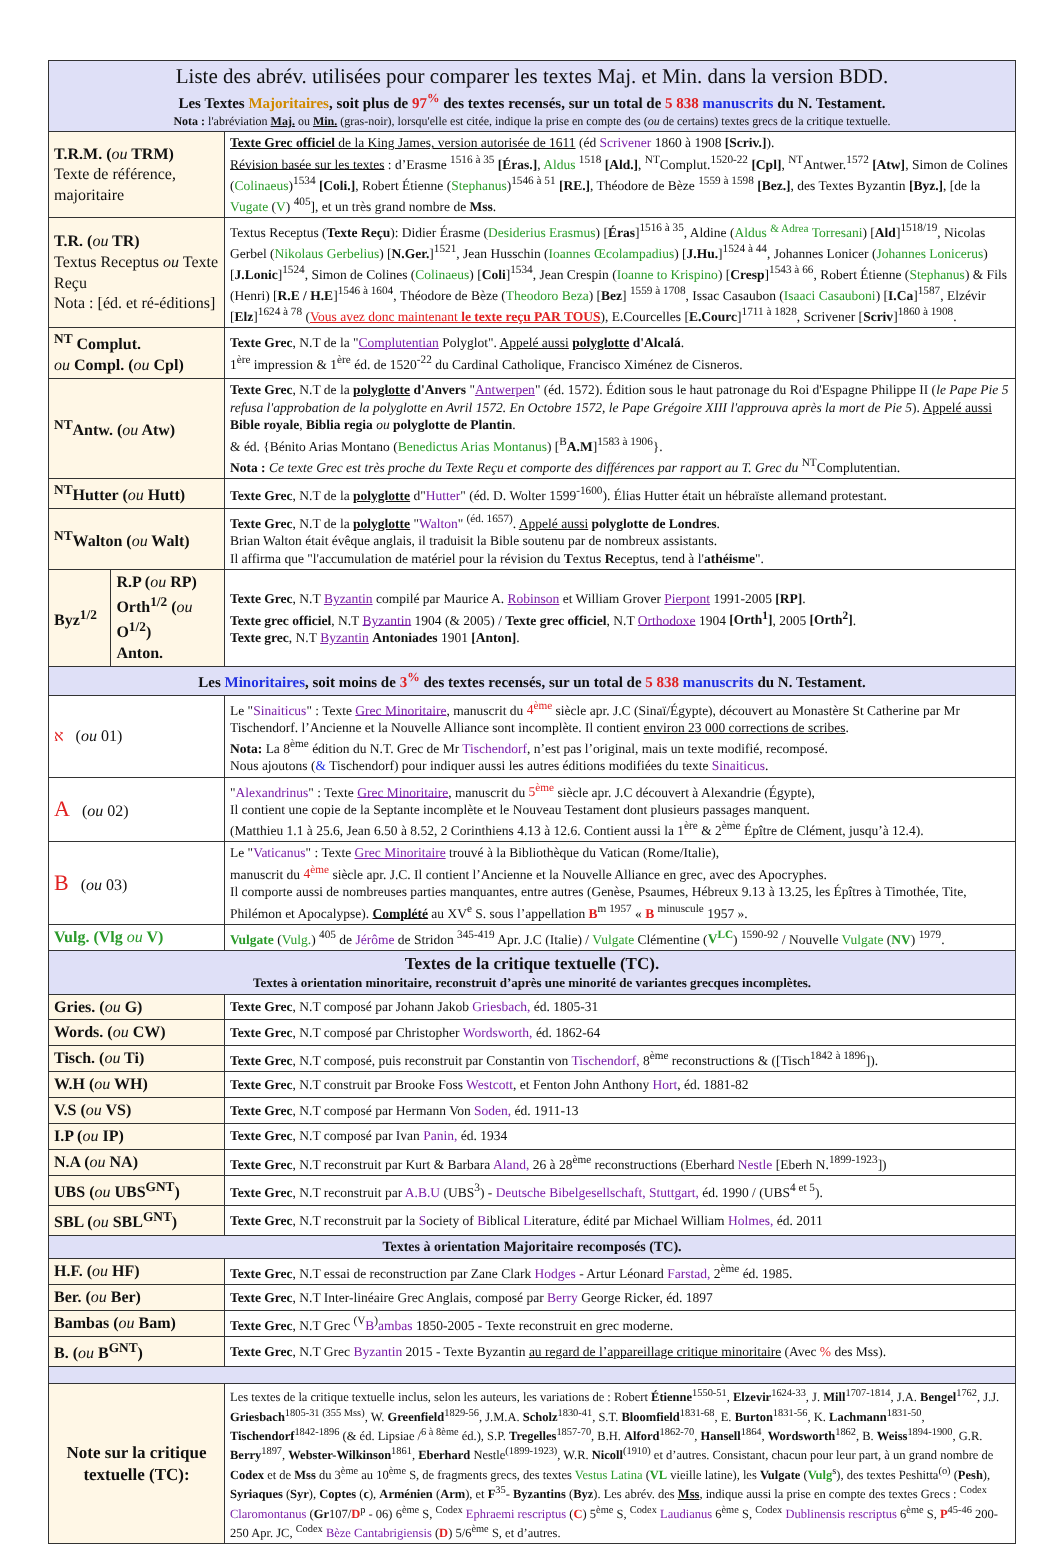| Liste des abrév. utilisées pour comparer les textes Maj. et Min. dans la version BDD. Les Textes Majoritaires , soit plus de 97<sup>%</sup> des textes recensés, sur un total de 5 838 manuscrits du N. Testament. Nota : l'abréviation Maj. ou Min. (gras-noir), lorsqu'elle est citée, indique la prise en compte des ( ou de certains) textes grecs de la critique textuelle. | | |
| --- | --- | --- |
| T.R.M. ( ou TRM) Texte de référence, majoritaire | | Texte Grec officiel de la King James, version autorisée de 1611 (éd Scrivener 1860 à 1908 [Scriv.] ). Révision basée sur les textes : d’Erasme <sup>1516 à 35</sup> [Éras.] , Aldus <sup>1518</sup> [Ald.] , <sup>NT</sup>Complut.<sup>1520-22</sup> [Cpl] , <sup>NT</sup>Antwer.<sup>1572</sup> [Atw] , Simon de Colines ( Colinaeus )<sup>1534</sup> [Coli.] , Robert Étienne ( Stephanus )<sup>1546 à 51</sup> [RE.] , Théodore de Bèze <sup>1559 à 1598</sup> [Bez.] , des Textes Byzantin [Byz.] , [de la Vugate ( V ) <sup>405</sup>], et un très grand nombre de Mss . |
| T.R. ( ou TR) Textus Receptus ou Texte Reçu Nota : [éd. et ré-éditions] | | Textus Receptus ( Texte Reçu ): Didier Érasme ( Desiderius Erasmus ) [ Éras ]<sup>1516 à 35</sup>, Aldine ( Aldus <sup>& Adrea</sup> Torresani ) [ Ald ]<sup>1518/19</sup>, Nicolas Gerbel ( Nikolaus Gerbelius ) [ N.Ger. ]<sup>1521</sup>, Jean Husschin ( Ioannes Œcolampadius ) [ J.Hu. ]<sup>1524 à 44</sup>, Johannes Lonicer ( Johannes Lonicerus ) [ J.Lonic ]<sup>1524</sup>, Simon de Colines ( Colinaeus ) [ Coli ]<sup>1534</sup>, Jean Crespin ( Ioanne to Krispino ) [ Cresp ]<sup>1543 à 66</sup>, Robert Étienne ( Stephanus ) & Fils (Henri) [ R.E / H.E ]<sup>1546 à 1604</sup>, Théodore de Bèze ( Theodoro Beza ) [ Bez ] <sup>1559 à 1708</sup>, Issac Casaubon ( Isaaci Casauboni ) [ I.Ca ]<sup>1587</sup>, Elzévir [ Elz ]<sup>1624 à 78</sup> ( Vous avez donc maintenant le texte reçu PAR TOUS ), E.Courcelles [ E.Courc ]<sup>1711 à 1828</sup>, Scrivener [ Scriv ]<sup>1860 à 1908</sup>. |
| <sup>NT</sup> Complut. ou Compl. ( ou Cpl) | | Texte Grec , N.T de la " Complutentian Polyglot". Appelé aussi polyglotte d'Alcalá . 1<sup>ère</sup> impression & 1<sup>ère</sup> éd. de 1520<sup>-22</sup> du Cardinal Catholique, Francisco Ximénez de Cisneros. |
| <sup>NT</sup>Antw. ( ou Atw) | | Texte Grec , N.T de la polyglotte d'Anvers " Antwerpen " (éd. 1572). Édition sous le haut patronage du Roi d'Espagne Philippe II ( le Pape Pie 5 refusa l'approbation de la polyglotte en Avril 1572. En Octobre 1572, le Pape Grégoire XIII l'approuva après la mort de Pie 5 ). Appelé aussi Bible royale , Biblia regia ou polyglotte de Plantin . & éd. {Bénito Arias Montano ( Benedictus Arias Montanus ) [<sup>B</sup> A.M ]<sup>1583 à 1906</sup>}. Nota : Ce texte Grec est très proche du Texte Reçu et comporte des différences par rapport au T. Grec du <sup>NT</sup>Complutentian. |
| <sup>NT</sup>Hutter ( ou Hutt) | | Texte Grec , N.T de la polyglotte d" Hutter " (éd. D. Wolter 1599<sup>-1600</sup>). Élias Hutter était un hébraïste allemand protestant. |
| <sup>NT</sup>Walton ( ou Walt) | | Texte Grec , N.T de la polyglotte " Walton " <sup>(éd. 1657)</sup>. Appelé aussi polyglotte de Londres . Brian Walton était évêque anglais, il traduisit la Bible soutenu par de nombreux assistants. Il affirma que "l'accumulation de matériel pour la révision du T extus R eceptus, tend à l' athéisme ". |
| Byz<sup>1/2</sup> | R.P ( ou RP) Orth<sup>1/2</sup> ( ou O<sup>1/2</sup>) Anton. | Texte Grec , N.T Byzantin compilé par Maurice A. Robinson et William Grover Pierpont 1991-2005 [RP] . Texte grec officiel , N.T Byzantin 1904 (& 2005) / Texte grec officiel , N.T Orthodoxe 1904 [Orth<sup>1</sup>] , 2005 [Orth<sup>2</sup>] . Texte grec , N.T Byzantin Antoniades 1901 [Anton] . |
| Les Minoritaires , soit moins de 3<sup>%</sup> des textes recensés, sur un total de 5 838 manuscrits du N. Testament. | | |
| א ( ou 01) | | Le " Sinaiticus " : Texte Grec Minoritaire , manuscrit du 4<sup>ème</sup> siècle apr. J.C (Sinaï/Égypte), découvert au Monastère St Catherine par Mr Tischendorf. l’Ancienne et la Nouvelle Alliance sont incomplète. Il contient environ 23 000 corrections de scribes . Nota: La 8<sup>ème</sup> édition du N.T. Grec de Mr Tischendorf , n’est pas l’original, mais un texte modifié, recomposé. Nous ajoutons ( & Tischendorf) pour indiquer aussi les autres éditions modifiées du texte Sinaiticus . |
| A ( ou 02) | | " Alexandrinus " : Texte Grec Minoritaire , manuscrit du 5<sup>ème</sup> siècle apr. J.C découvert à Alexandrie (Égypte), Il contient une copie de la Septante incomplète et le Nouveau Testament dont plusieurs passages manquent. (Matthieu 1.1 à 25.6, Jean 6.50 à 8.52, 2 Corinthiens 4.13 à 12.6. Contient aussi la 1<sup>ère</sup> & 2<sup>ème</sup> Épître de Clément, jusqu’à 12.4). |
| B ( ou 03) | | Le " Vaticanus " : Texte Grec Minoritaire trouvé à la Bibliothèque du Vatican (Rome/Italie), manuscrit du 4<sup>ème</sup> siècle apr. J.C. Il contient l’Ancienne et la Nouvelle Alliance en grec, avec des Apocryphes. Il comporte aussi de nombreuses parties manquantes, entre autres (Genèse, Psaumes, Hébreux 9.13 à 13.25, les Épîtres à Timothée, Tite, Philémon et Apocalypse). Complété au XV<sup>e</sup> S. sous l’appellation B<sup>m 1957</sup> « B <sup>minuscule</sup> 1957 ». |
| Vulg. (Vlg ou V) | | Vulgate ( Vulg. ) <sup>405</sup> de Jérôme de Stridon <sup>345-419</sup> Apr. J.C (Italie) / Vulgate Clémentine ( V<sup>LC</sup> ) <sup>1590-92</sup> / Nouvelle Vulgate ( NV ) <sup>1979</sup>. |
| Textes de la critique textuelle (TC). Textes à orientation minoritaire, reconstruit d’après une minorité de variantes grecques incomplètes. | | |
| Gries. ( ou G) | | Texte Grec , N.T composé par Johann Jakob Griesbach, éd. 1805-31 |
| Words. ( ou CW) | | Texte Grec , N.T composé par Christopher Wordsworth, éd. 1862-64 |
| Tisch. ( ou Ti) | | Texte Grec , N.T composé, puis reconstruit par Constantin von Tischendorf, 8<sup>ème</sup> reconstructions & ([Tisch<sup>1842 à 1896</sup>]). |
| W.H ( ou WH) | | Texte Grec , N.T construit par Brooke Foss Westcott , et Fenton John Anthony Hort , éd. 1881-82 |
| V.S ( ou VS) | | Texte Grec , N.T composé par Hermann Von Soden, éd. 1911-13 |
| I.P ( ou IP) | | Texte Grec , N.T composé par Ivan Panin, éd. 1934 |
| N.A ( ou NA) | | Texte Grec , N.T reconstruit par Kurt & Barbara Aland, 26 à 28<sup>ème</sup> reconstructions (Eberhard Nestle [Eberh N.<sup>1899-1923</sup>]) |
| UBS ( ou UBS<sup>GNT</sup>) | | Texte Grec , N.T reconstruit par A.B.U (UBS<sup>3</sup>) - Deutsche Bibelgesellschaft, Stuttgart, éd. 1990 / (UBS<sup>4 et 5</sup>). |
| SBL ( ou SBL<sup>GNT</sup>) | | Texte Grec , N.T reconstruit par la S ociety of B iblical L iterature, édité par Michael William Holmes, éd. 2011 |
| Textes à orientation Majoritaire recomposés (TC). | | |
| H.F. ( ou HF) | | Texte Grec , N.T essai de reconstruction par Zane Clark Hodges - Artur Léonard Farstad, 2<sup>ème</sup> éd. 1985. |
| Ber. ( ou Ber) | | Texte Grec , N.T Inter-linéaire Grec Anglais, composé par Berry George Ricker, éd. 1897 |
| Bambas ( ou Bam) | | Texte Grec , N.T Grec <sup>(V</sup> B<sup>)</sup> ambas 1850-2005 - Texte reconstruit en grec moderne. |
| B. ( ou B<sup>GNT</sup>) | | Texte Grec , N.T Grec Byzantin 2015 - Texte Byzantin au regard de l’appareillage critique minoritaire (Avec % des Mss). |
| Note sur la critique textuelle (TC): | | Les textes de la critique textuelle inclus, selon les auteurs, les variations de : Robert Étienne<sup>1550-51</sup>, Elzevir<sup>1624-33</sup>, J. Mill<sup>1707-1814</sup>, J.A. Bengel<sup>1762</sup>, J.J. Griesbach<sup>1805-31 (355 Mss)</sup>, W. Greenfield<sup>1829-56</sup>, J.M.A. Scholz<sup>1830-41</sup>, S.T. Bloomfield<sup>1831-68</sup>, E. Burton<sup>1831-56</sup>, K. Lachmann<sup>1831-50</sup>, Tischendorf<sup>1842-1896</sup> (& éd. Lipsiae /<sup>6 à 8ème</sup> éd.), S.P. Tregelles<sup>1857-70</sup>, B.H. Alford<sup>1862-70</sup>, Hansell<sup>1864</sup>, Wordsworth<sup>1862</sup>, B. Weiss<sup>1894-1900</sup>, G.R. Berry<sup>1897</sup>, Webster-Wilkinson<sup>1861</sup>, Eberhard Nestle<sup>(1899-1923)</sup>, W.R. Nicoll<sup>(1910)</sup> et d’autres. Consistant, chacun pour leur part, à un grand nombre de Codex et de Mss du 3<sup>ème</sup> au 10<sup>ème</sup> S, de fragments grecs, des textes Vestus Latina ( VL vieille latine), les Vulgate ( Vulg<sup>s</sup>), des textes Peshitta<sup>(o)</sup> ( Pesh ), Syriaques ( Syr ), Coptes ( ϲ ), Arménien ( Arm ), et F<sup>35</sup>- Byzantins ( Byz ). Les abrév. des Mss , indique aussi la prise en compte des textes Grecs : <sup>Codex</sup> Claromontanus ( Gr 107/ D<sup>p</sup> - 06) 6<sup>ème</sup> S, <sup>Codex</sup> Ephraemi rescriptus ( C ) 5<sup>ème</sup> S, <sup>Codex</sup> Laudianus 6<sup>ème</sup> S, <sup>Codex</sup> Dublinensis rescriptus 6<sup>ème</sup> S, P<sup>45-46</sup> 200-250 Apr. JC, <sup>Codex</sup> Bèze Cantabrigiensis ( D ) 5/6<sup>ème</sup> S, et d’autres. |